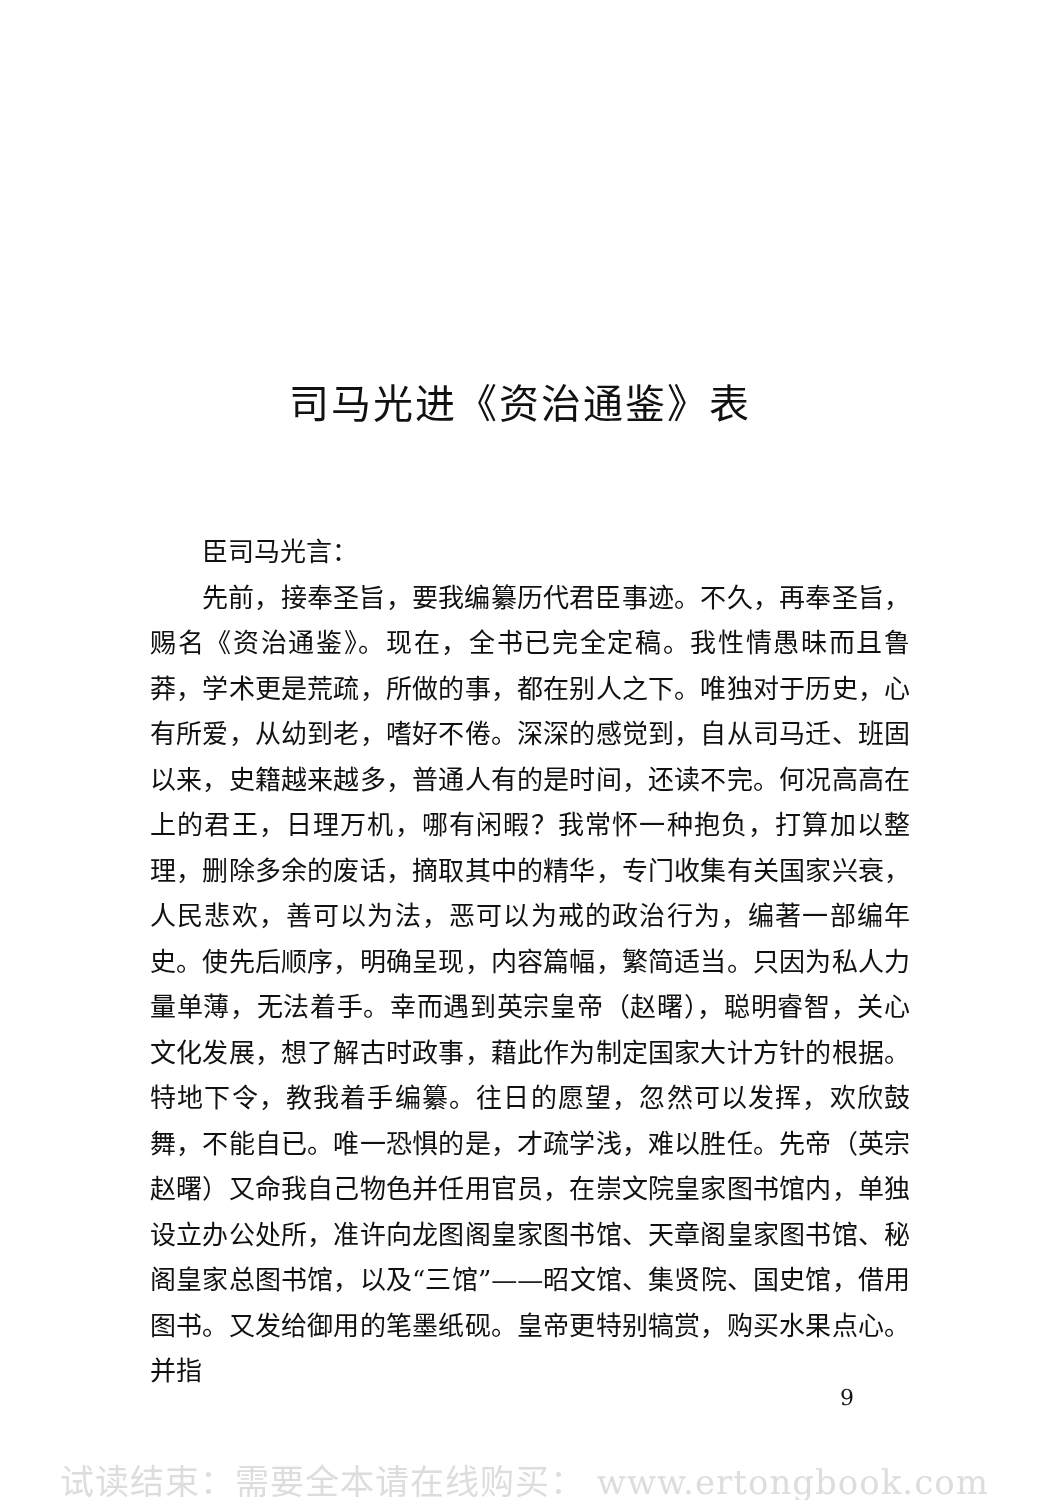司马光进《资治通鉴》表
臣司马光言：
先前，接奉圣旨，要我编纂历代君臣事迹。不久，再奉圣旨，赐名《资治通鉴》。现在，全书已完全定稿。我性情愚昧而且鲁莽，学术更是荒疏，所做的事，都在别人之下。唯独对于历史，心有所爱，从幼到老，嗜好不倦。深深的感觉到，自从司马迁、班固以来，史籍越来越多，普通人有的是时间，还读不完。何况高高在上的君王，日理万机，哪有闲暇？我常怀一种抱负，打算加以整理，删除多余的废话，摘取其中的精华，专门收集有关国家兴衰，人民悲欢，善可以为法，恶可以为戒的政治行为，编著一部编年史。使先后顺序，明确呈现，内容篇幅，繁简适当。只因为私人力量单薄，无法着手。幸而遇到英宗皇帝（赵曙），聪明睿智，关心文化发展，想了解古时政事，藉此作为制定国家大计方针的根据。特地下令，教我着手编纂。往日的愿望，忽然可以发挥，欢欣鼓舞，不能自已。唯一恐惧的是，才疏学浅，难以胜任。先帝（英宗赵曙）又命我自己物色并任用官员，在崇文院皇家图书馆内，单独设立办公处所，准许向龙图阁皇家图书馆、天章阁皇家图书馆、秘阁皇家总图书馆，以及“三馆”——昭文馆、集贤院、国史馆，借用图书。又发给御用的笔墨纸砚。皇帝更特别犒赏，购买水果点心。并指
9
试读结束：需要全本请在线购买： www.ertongbook.com